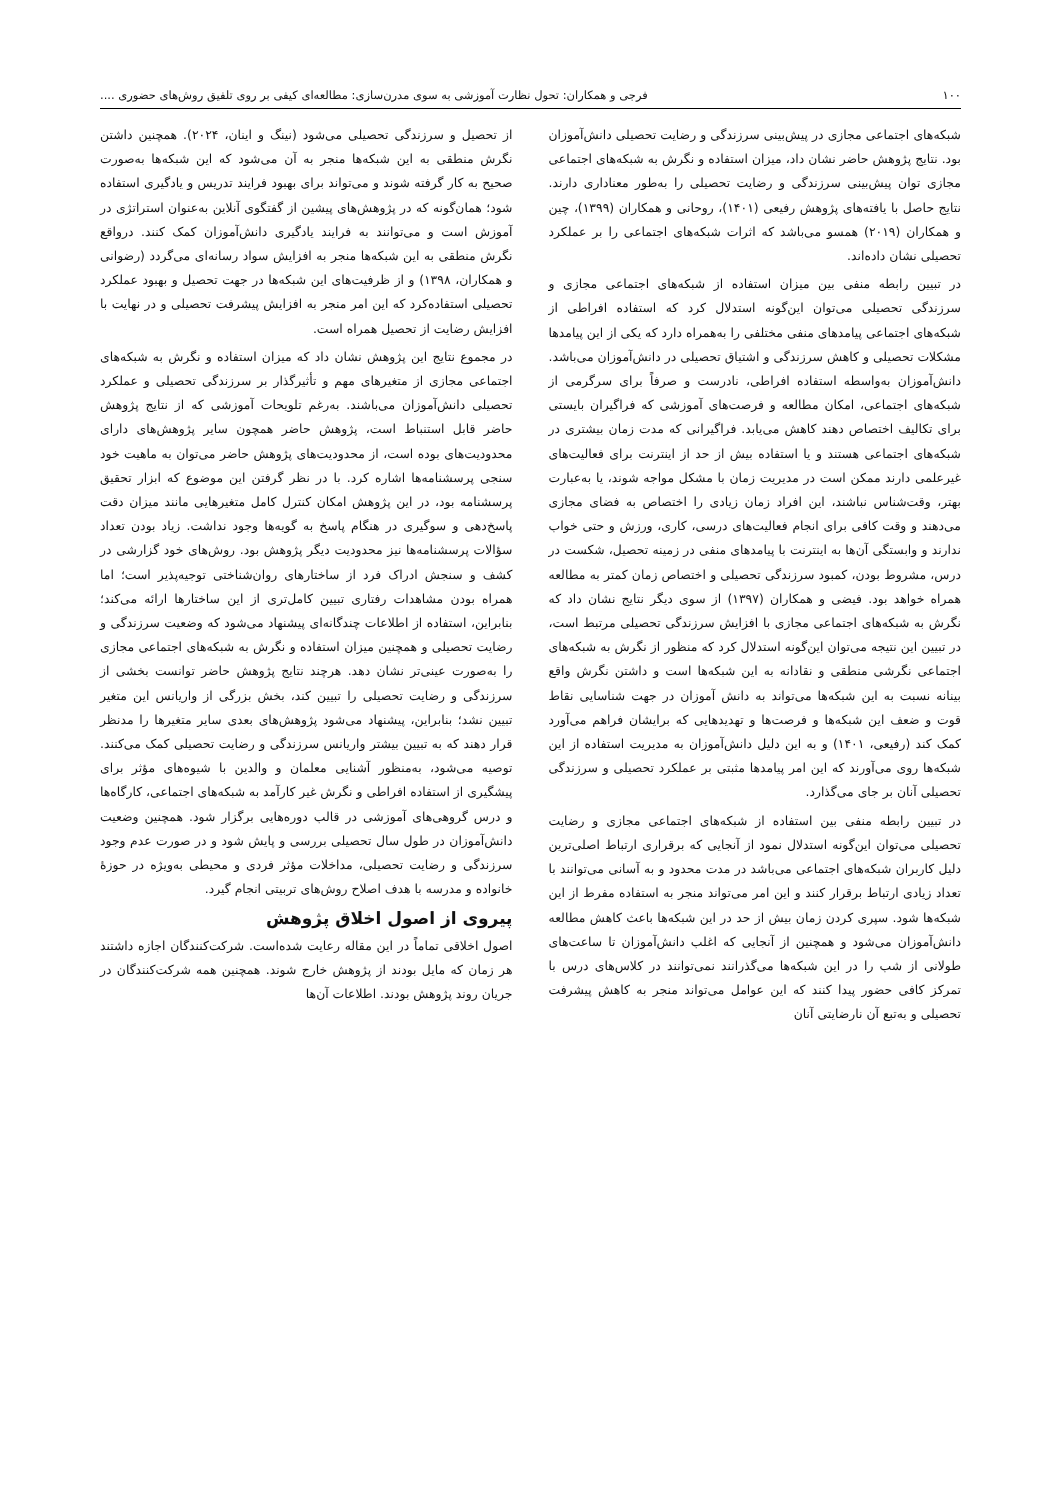۱۰۰ فرجی و همکاران: تحول نظارت آموزشی به سوی مدرن‌سازی: مطالعه‌ای کیفی بر روی تلفیق روش‌های حضوری ....
شبکه‌های اجتماعی مجازی در پیش‌بینی سرزندگی و رضایت تحصیلی دانش‌آموزان بود. نتایج پژوهش حاضر نشان داد، میزان استفاده و نگرش به شبکه‌های اجتماعی مجازی توان پیش‌بینی سرزندگی و رضایت تحصیلی را به‌طور معناداری دارند. نتایج حاصل با یافته‌های پژوهش رفیعی (۱۴۰۱)، روحانی و همکاران (۱۳۹۹)، چین و همکاران (۲۰۱۹) همسو می‌باشد که اثرات شبکه‌های اجتماعی را بر عملکرد تحصیلی نشان داده‌اند.
در تبیین رابطه منفی بین میزان استفاده از شبکه‌های اجتماعی مجازی و سرزندگی تحصیلی می‌توان این‌گونه استدلال کرد که استفاده افراطی از شبکه‌های اجتماعی پیامدهای منفی مختلفی را به‌همراه دارد که یکی از این پیامدها مشکلات تحصیلی و کاهش سرزندگی و اشتیاق تحصیلی در دانش‌آموزان می‌باشد. دانش‌آموزان به‌واسطه استفاده افراطی، نادرست و صرفاً برای سرگرمی از شبکه‌های اجتماعی، امکان مطالعه و فرصت‌های آموزشی که فراگیران بایستی برای تکالیف اختصاص دهند کاهش می‌یابد. فراگیرانی که مدت زمان بیشتری در شبکه‌های اجتماعی هستند و یا استفاده بیش از حد از اینترنت برای فعالیت‌های غیرعلمی دارند ممکن است در مدیریت زمان با مشکل مواجه شوند، یا به‌عبارت بهتر، وقت‌شناس نباشند، این افراد زمان زیادی را اختصاص به فضای مجازی می‌دهند و وقت کافی برای انجام فعالیت‌های درسی، کاری، ورزش و حتی خواب ندارند و وابستگی آن‌ها به اینترنت با پیامدهای منفی در زمینه تحصیل، شکست در درس، مشروط بودن، کمبود سرزندگی تحصیلی و اختصاص زمان کمتر به مطالعه همراه خواهد بود. فیضی و همکاران (۱۳۹۷) از سوی دیگر نتایج نشان داد که نگرش به شبکه‌های اجتماعی مجازی با افزایش سرزندگی تحصیلی مرتبط است، در تبیین این نتیجه می‌توان این‌گونه استدلال کرد که منظور از نگرش به شبکه‌های اجتماعی نگرشی منطقی و نقادانه به این شبکه‌ها است و داشتن نگرش واقع بینانه نسبت به این شبکه‌ها می‌تواند به دانش آموزان در جهت شناسایی نقاط قوت و ضعف این شبکه‌ها و فرصت‌ها و تهدیدهایی که برایشان فراهم می‌آورد کمک کند (رفیعی، ۱۴۰۱) و به این دلیل دانش‌آموزان به مدیریت استفاده از این شبکه‌ها روی می‌آورند که این امر پیامدها مثبتی بر عملکرد تحصیلی و سرزندگی تحصیلی آنان بر جای می‌گذارد.
در تبیین رابطه منفی بین استفاده از شبکه‌های اجتماعی مجازی و رضایت تحصیلی می‌توان این‌گونه استدلال نمود از آنجایی که برقراری ارتباط اصلی‌ترین دلیل کاربران شبکه‌های اجتماعی می‌باشد در مدت محدود و به آسانی می‌توانند با تعداد زیادی ارتباط برقرار کنند و این امر می‌تواند منجر به استفاده مفرط از این شبکه‌ها شود. سپری کردن زمان بیش از حد در این شبکه‌ها باعث کاهش مطالعه دانش‌آموزان می‌شود و همچنین از آنجایی که اغلب دانش‌آموزان تا ساعت‌های طولانی از شب را در این شبکه‌ها می‌گذرانند نمی‌توانند در کلاس‌های درس با تمرکز کافی حضور پیدا کنند که این عوامل می‌تواند منجر به کاهش پیشرفت تحصیلی و به‌تبع آن نارضایتی آنان
از تحصیل و سرزندگی تحصیلی می‌شود (نینگ و اینان، ۲۰۲۴). همچنین داشتن نگرش منطقی به این شبکه‌ها منجر به آن می‌شود که این شبکه‌ها به‌صورت صحیح به کار گرفته شوند و می‌تواند برای بهبود فرایند تدریس و یادگیری استفاده شود؛ همان‌گونه که در پژوهش‌های پیشین از گفتگوی آنلاین به‌عنوان استراتژی در آموزش است و می‌توانند به فرایند یادگیری دانش‌آموزان کمک کنند. درواقع نگرش منطقی به این شبکه‌ها منجر به افزایش سواد رسانه‌ای می‌گردد (رضوانی و همکاران، ۱۳۹۸) و از ظرفیت‌های این شبکه‌ها در جهت تحصیل و بهبود عملکرد تحصیلی استفاده‌کرد که این امر منجر به افزایش پیشرفت تحصیلی و در نهایت با افزایش رضایت از تحصیل همراه است.
در مجموع نتایج این پژوهش نشان داد که میزان استفاده و نگرش به شبکه‌های اجتماعی مجازی از متغیرهای مهم و تأثیرگذار بر سرزندگی تحصیلی و عملکرد تحصیلی دانش‌آموزان می‌باشند. به‌رغم تلویحات آموزشی که از نتایج پژوهش حاضر قابل استنباط است، پژوهش حاضر همچون سایر پژوهش‌های دارای محدودیت‌های بوده است، از محدودیت‌های پژوهش حاضر می‌توان به ماهیت خود سنجی پرسشنامه‌ها اشاره کرد. با در نظر گرفتن این موضوع که ابزار تحقیق پرسشنامه بود، در این پژوهش امکان کنترل کامل متغیرهایی مانند میزان دقت پاسخ‌دهی و سوگیری در هنگام پاسخ به گویه‌ها وجود نداشت. زیاد بودن تعداد سؤالات پرسشنامه‌ها نیز محدودیت دیگر پژوهش بود. روش‌های خود گزارشی در کشف و سنجش ادراک فرد از ساختارهای روان‌شناختی توجیه‌پذیر است؛ اما همراه بودن مشاهدات رفتاری تبیین کامل‌تری از این ساختارها ارائه می‌کند؛ بنابراین، استفاده از اطلاعات چندگانه‌ای پیشنهاد می‌شود که وضعیت سرزندگی و رضایت تحصیلی و همچنین میزان استفاده و نگرش به شبکه‌های اجتماعی مجازی را به‌صورت عینی‌تر نشان دهد. هرچند نتایج پژوهش حاضر توانست بخشی از سرزندگی و رضایت تحصیلی را تبیین کند، بخش بزرگی از واریانس این متغیر تبیین نشد؛ بنابراین، پیشنهاد می‌شود پژوهش‌های بعدی سایر متغیرها را مدنظر قرار دهند که به تبیین بیشتر واریانس سرزندگی و رضایت تحصیلی کمک می‌کنند. توصیه می‌شود، به‌منظور آشنایی معلمان و والدین با شیوه‌های مؤثر برای پیشگیری از استفاده افراطی و نگرش غیر کارآمد به شبکه‌های اجتماعی، کارگاه‌ها و درس گروهی‌های آموزشی در قالب دوره‌هایی برگزار شود. همچنین وضعیت دانش‌آموزان در طول سال تحصیلی بررسی و پایش شود و در صورت عدم وجود سرزندگی و رضایت تحصیلی، مداخلات مؤثر فردی و محیطی به‌ویژه در حوزهٔ خانواده و مدرسه با هدف اصلاح روش‌های تربیتی انجام گیرد.
پیروی از اصول اخلاق پژوهش
اصول اخلاقی تماماً در این مقاله رعایت شده‌است. شرکت‌کنندگان اجازه داشتند هر زمان که مایل بودند از پژوهش خارج شوند. همچنین همه شرکت‌کنندگان در جریان روند پژوهش بودند. اطلاعات آن‌ها